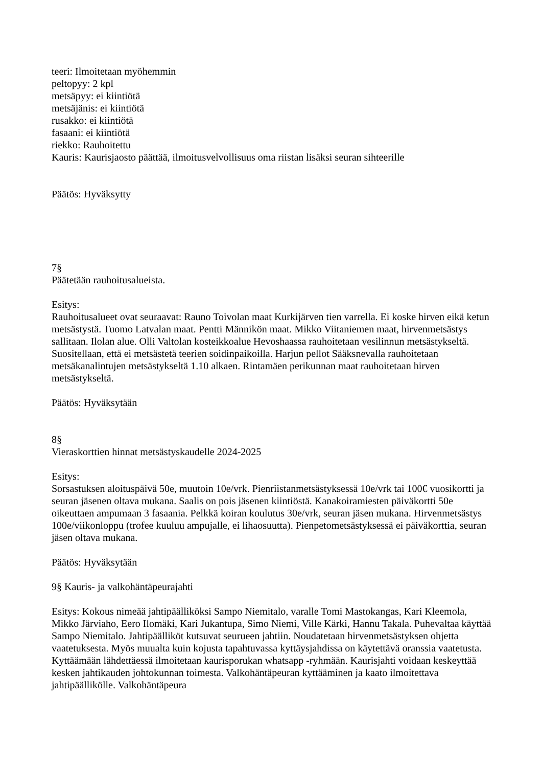teeri: Ilmoitetaan myöhemmin
peltopyy: 2 kpl
metsäpyy: ei kiintiötä
metsäjänis: ei kiintiötä
rusakko: ei kiintiötä
fasaani: ei kiintiötä
riekko: Rauhoitettu
Kauris: Kaurisjaosto päättää, ilmoitusvelvollisuus oma riistan lisäksi seuran sihteerille
Päätös: Hyväksytty
7§
Päätetään rauhoitusalueista.
Esitys:
Rauhoitusalueet ovat seuraavat: Rauno Toivolan maat Kurkijärven tien varrella. Ei koske hirven eikä ketun metsästystä. Tuomo Latvalan maat. Pentti Männikön maat. Mikko Viitaniemen maat, hirvenmetsästys sallitaan. Ilolan alue. Olli Valtolan kosteikkoalue Hevoshaassa rauhoitetaan vesilinnun metsästykseltä. Suositellaan, että ei metsästetä teerien soidinpaikoilla. Harjun pellot Sääksnevalla rauhoitetaan metsäkanalintujen metsästykseltä 1.10 alkaen. Rintamäen perikunnan maat rauhoitetaan hirven metsästykseltä.
Päätös: Hyväksytään
8§
Vieraskorttien hinnat metsästyskaudelle 2024-2025
Esitys:
Sorsastuksen aloituspäivä 50e, muutoin 10e/vrk. Pienriistanmetsästyksessä 10e/vrk tai 100€ vuosikortti ja seuran jäsenen oltava mukana. Saalis on pois jäsenen kiintiöstä. Kanakoiramiesten päiväkortti 50e oikeuttaen ampumaan 3 fasaania. Pelkkä koiran koulutus 30e/vrk, seuran jäsen mukana. Hirvenmetsästys 100e/viikonloppu (trofee kuuluu ampujalle, ei lihaosuutta). Pienpetometsästyksessä ei päiväkorttia, seuran jäsen oltava mukana.
Päätös: Hyväksytään
9§ Kauris- ja valkohäntäpeurajahti
Esitys: Kokous nimeää jahtipäälliköksi Sampo Niemitalo, varalle Tomi Mastokangas, Kari Kleemola, Mikko Järviaho, Eero Ilomäki, Kari Jukantupa, Simo Niemi, Ville Kärki, Hannu Takala. Puhevaltaa käyttää Sampo Niemitalo. Jahtipäälliköt kutsuvat seurueen jahtiin. Noudatetaan hirvenmetsästyksen ohjetta vaatetuksesta. Myös muualta kuin kojusta tapahtuvassa kyttäysjahdissa on käytettävä oranssia vaatetusta. Kyttäämään lähdettäessä ilmoitetaan kaurisporukan whatsapp -ryhmään. Kaurisjahti voidaan keskeyttää kesken jahtikauden johtokunnan toimesta. Valkohäntäpeuran kyttääminen ja kaato ilmoitettava jahtipäällikölle. Valkohäntäpeura